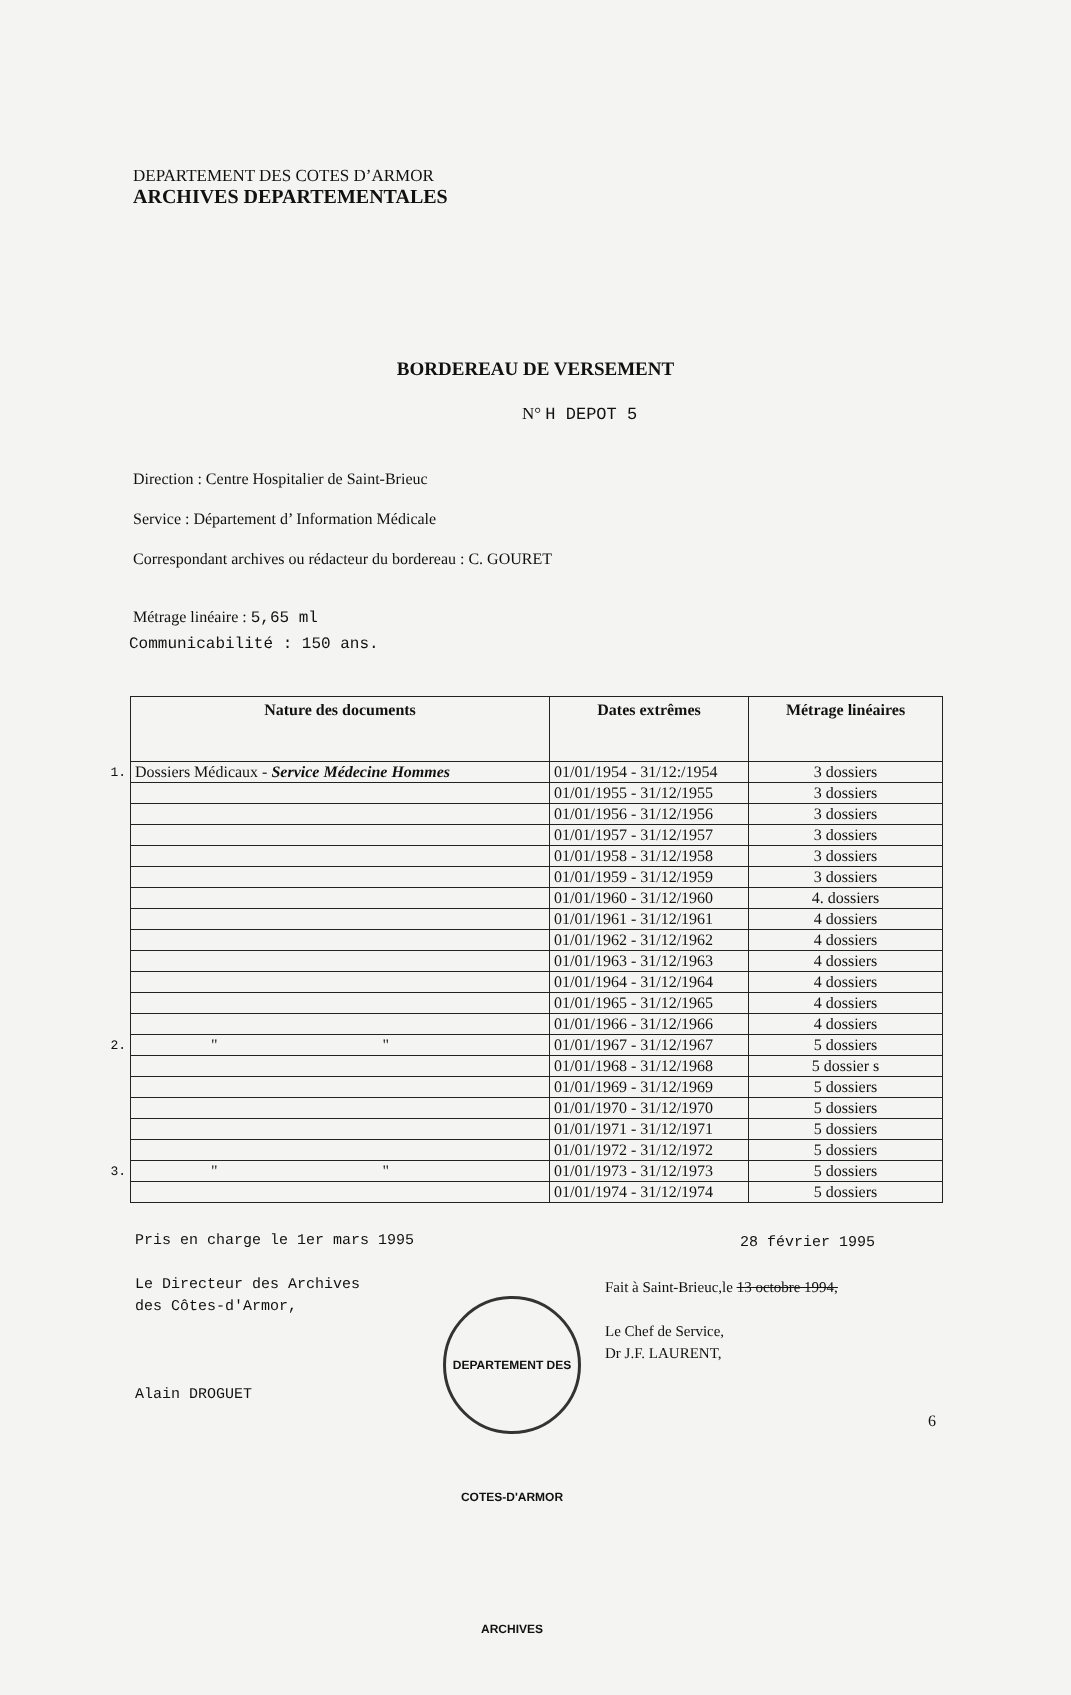DEPARTEMENT DES COTES D’ARMOR
ARCHIVES DEPARTEMENTALES
BORDEREAU DE VERSEMENT
N° H DEPOT 5
Direction : Centre Hospitalier de Saint-Brieuc
Service : Département d’ Information Médicale
Correspondant archives ou rédacteur du bordereau : C. GOURET
Métrage linéaire : 5,65 ml
Communicabilité : 150 ans.
| | Nature des documents | Dates extrêmes | Métrage linéaires |
| 1. | Dossiers Médicaux - Service Médecine Hommes | 01/01/1954 - 31/12:/1954 | 3 dossiers |
| | | 01/01/1955 - 31/12/1955 | 3 dossiers |
| | | 01/01/1956 - 31/12/1956 | 3 dossiers |
| | | 01/01/1957 - 31/12/1957 | 3 dossiers |
| | | 01/01/1958 - 31/12/1958 | 3 dossiers |
| | | 01/01/1959 - 31/12/1959 | 3 dossiers |
| | | 01/01/1960 - 31/12/1960 | 4. dossiers |
| | | 01/01/1961 - 31/12/1961 | 4 dossiers |
| | | 01/01/1962 - 31/12/1962 | 4 dossiers |
| | | 01/01/1963 - 31/12/1963 | 4 dossiers |
| | | 01/01/1964 - 31/12/1964 | 4 dossiers |
| | | 01/01/1965 - 31/12/1965 | 4 dossiers |
| | | 01/01/1966 - 31/12/1966 | 4 dossiers |
| 2. | " " | 01/01/1967 - 31/12/1967 | 5 dossiers |
| | | 01/01/1968 - 31/12/1968 | 5 dossier s |
| | | 01/01/1969 - 31/12/1969 | 5 dossiers |
| | | 01/01/1970 - 31/12/1970 | 5 dossiers |
| | | 01/01/1971 - 31/12/1971 | 5 dossiers |
| | | 01/01/1972 - 31/12/1972 | 5 dossiers |
| 3. | " " | 01/01/1973 - 31/12/1973 | 5 dossiers |
| | | 01/01/1974 - 31/12/1974 | 5 dossiers |
Pris en charge le 1er mars 1995
Le Directeur des Archives
des Côtes-d'Armor,
Alain DROGUET
28 février 1995
Fait à Saint-Brieuc,le 13 octobre 1994,
Le Chef de Service,
Dr J.F. LAURENT,
DEPARTEMENT DES COTES-D'ARMOR ARCHIVES
6